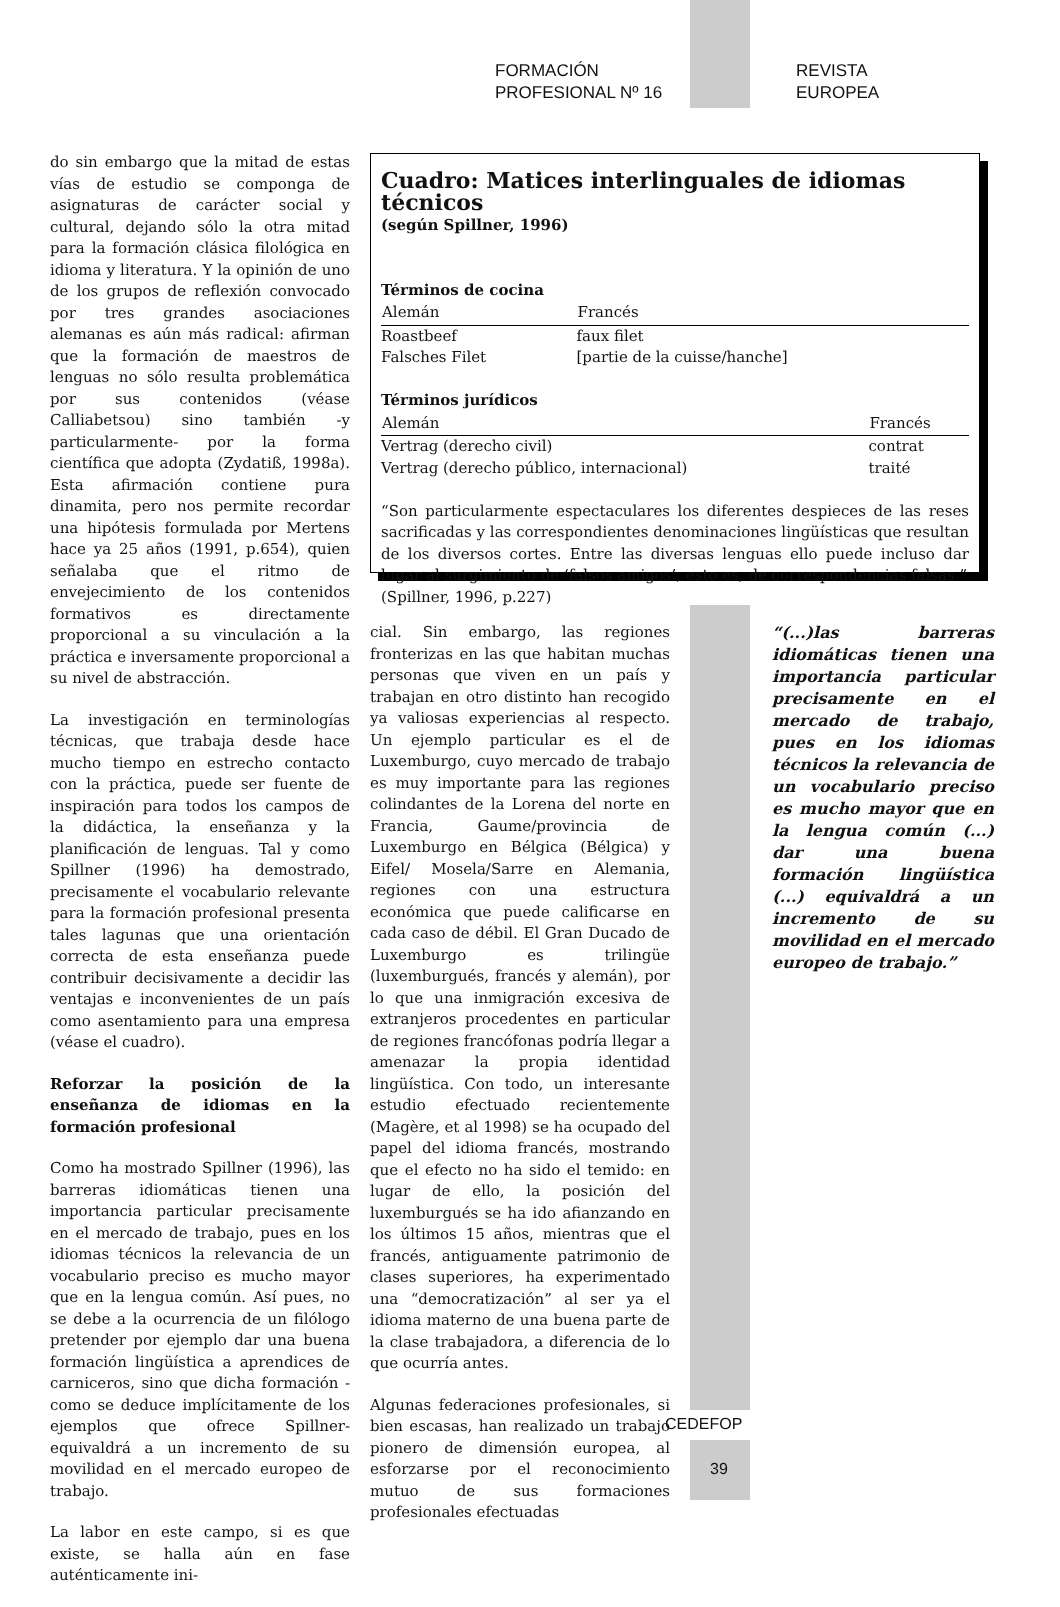FORMACIÓN PROFESIONAL Nº 16 REVISTA EUROPEA
do sin embargo que la mitad de estas vías de estudio se componga de asignaturas de carácter social y cultural, dejando sólo la otra mitad para la formación clásica filológica en idioma y literatura. Y la opinión de uno de los grupos de reflexión convocado por tres grandes asociaciones alemanas es aún más radical: afirman que la formación de maestros de lenguas no sólo resulta problemática por sus contenidos (véase Calliabetsou) sino también -y particularmente- por la forma científica que adopta (Zydatiß, 1998a). Esta afirmación contiene pura dinamita, pero nos permite recordar una hipótesis formulada por Mertens hace ya 25 años (1991, p.654), quien señalaba que el ritmo de envejecimiento de los contenidos formativos es directamente proporcional a su vinculación a la práctica e inversamente proporcional a su nivel de abstracción.
La investigación en terminologías técnicas, que trabaja desde hace mucho tiempo en estrecho contacto con la práctica, puede ser fuente de inspiración para todos los campos de la didáctica, la enseñanza y la planificación de lenguas. Tal y como Spillner (1996) ha demostrado, precisamente el vocabulario relevante para la formación profesional presenta tales lagunas que una orientación correcta de esta enseñanza puede contribuir decisivamente a decidir las ventajas e inconvenientes de un país como asentamiento para una empresa (véase el cuadro).
Reforzar la posición de la enseñanza de idiomas en la formación profesional
Como ha mostrado Spillner (1996), las barreras idiomáticas tienen una importancia particular precisamente en el mercado de trabajo, pues en los idiomas técnicos la relevancia de un vocabulario preciso es mucho mayor que en la lengua común. Así pues, no se debe a la ocurrencia de un filólogo pretender por ejemplo dar una buena formación lingüística a aprendices de carniceros, sino que dicha formación -como se deduce implícitamente de los ejemplos que ofrece Spillner- equivaldrá a un incremento de su movilidad en el mercado europeo de trabajo.
La labor en este campo, si es que existe, se halla aún en fase auténticamente ini-
Cuadro: Matices interlinguales de idiomas técnicos
(según Spillner, 1996)
Términos de cocina
| Alemán | Francés |
| --- | --- |
| Roastbeef | faux filet |
| Falsches Filet | [partie de la cuisse/hanche] |
Términos jurídicos
| Alemán | Francés |
| --- | --- |
| Vertrag (derecho civil) | contrat |
| Vertrag (derecho público, internacional) | traité |
“Son particularmente espectaculares los diferentes despieces de las reses sacrificadas y las correspondientes denominaciones lingüísticas que resultan de los diversos cortes. Entre las diversas lenguas ello puede incluso dar lugar al surgimiento de ‘falsos amigos’, esto es, de correspondencias falsas.”
(Spillner, 1996, p.227)
cial. Sin embargo, las regiones fronterizas en las que habitan muchas personas que viven en un país y trabajan en otro distinto han recogido ya valiosas experiencias al respecto. Un ejemplo particular es el de Luxemburgo, cuyo mercado de trabajo es muy importante para las regiones colindantes de la Lorena del norte en Francia, Gaume/provincia de Luxemburgo en Bélgica (Bélgica) y Eifel/ Mosela/Sarre en Alemania, regiones con una estructura económica que puede calificarse en cada caso de débil. El Gran Ducado de Luxemburgo es trilingüe (luxemburgués, francés y alemán), por lo que una inmigración excesiva de extranjeros procedentes en particular de regiones francófonas podría llegar a amenazar la propia identidad lingüística. Con todo, un interesante estudio efectuado recientemente (Magère, et al 1998) se ha ocupado del papel del idioma francés, mostrando que el efecto no ha sido el temido: en lugar de ello, la posición del luxemburgués se ha ido afianzando en los últimos 15 años, mientras que el francés, antiguamente patrimonio de clases superiores, ha experimentado una “democratización” al ser ya el idioma materno de una buena parte de la clase trabajadora, a diferencia de lo que ocurría antes.
Algunas federaciones profesionales, si bien escasas, han realizado un trabajo pionero de dimensión europea, al esforzarse por el reconocimiento mutuo de sus formaciones profesionales efectuadas
“(...)las barreras idiomáticas tienen una importancia particular precisamente en el mercado de trabajo, pues en los idiomas técnicos la relevancia de un vocabulario preciso es mucho mayor que en la lengua común (...) dar una buena formación lingüística (...) equivaldrá a un incremento de su movilidad en el mercado europeo de trabajo.”
CEDEFOP
39